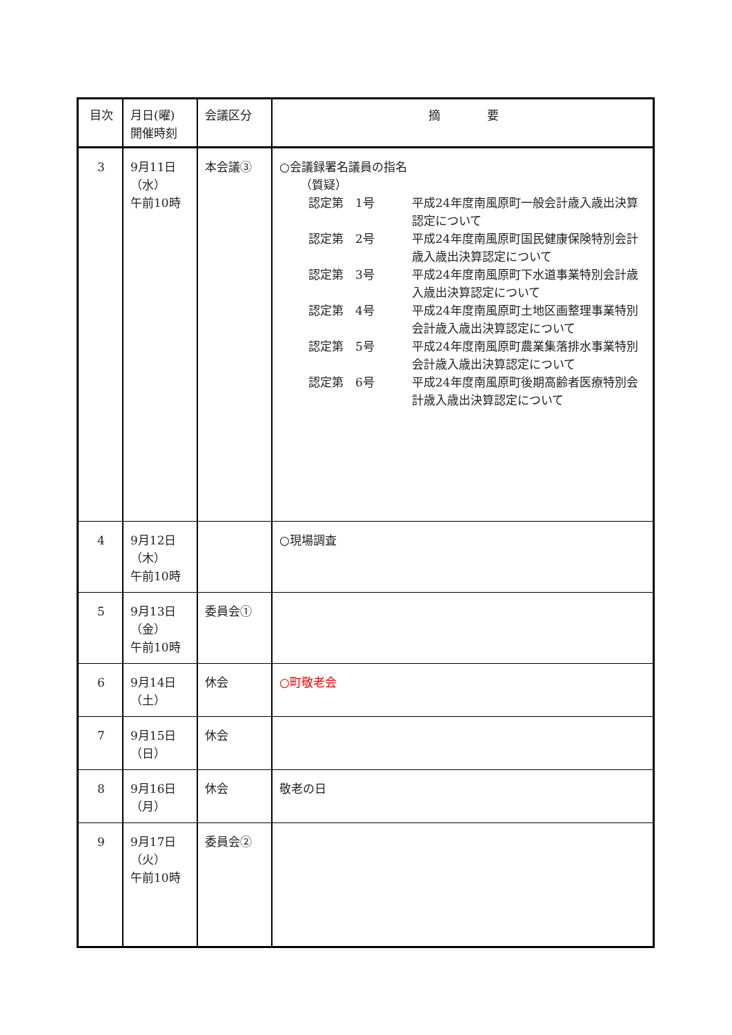| 目次 | 月日(曜) 開催時刻 | 会議区分 | 摘 要 |
| --- | --- | --- | --- |
| 3 | 9月11日 （水） 午前10時 | 本会議③ | ○会議録署名議員の指名 （質疑） 認定第 1号 平成24年度南風原町一般会計歳入歳出決算認定について 認定第 2号 平成24年度南風原町国民健康保険特別会計歳入歳出決算認定について 認定第 3号 平成24年度南風原町下水道事業特別会計歳入歳出決算認定について 認定第 4号 平成24年度南風原町土地区画整理事業特別会計歳入歳出決算認定について 認定第 5号 平成24年度南風原町農業集落排水事業特別会計歳入歳出決算認定について 認定第 6号 平成24年度南風原町後期高齢者医療特別会計歳入歳出決算認定について |
| 4 | 9月12日 （木） 午前10時 | | ○現場調査 |
| 5 | 9月13日 （金） 午前10時 | 委員会① | |
| 6 | 9月14日 （土） | 休会 | ○町敬老会 |
| 7 | 9月15日 （日） | 休会 | |
| 8 | 9月16日 （月） | 休会 | 敬老の日 |
| 9 | 9月17日 （火） 午前10時 | 委員会② | |